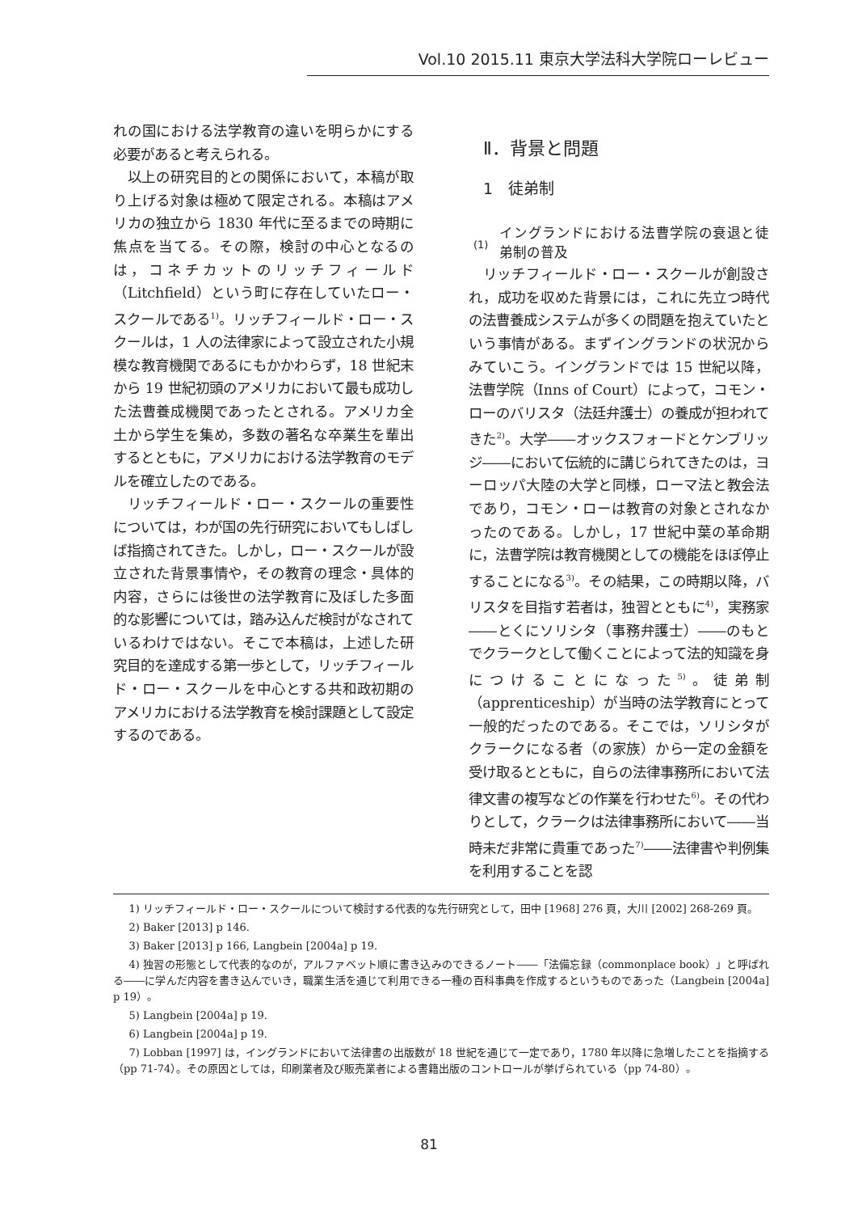Vol.10 2015.11 東京大学法科大学院ローレビュー
れの国における法学教育の違いを明らかにする必要があると考えられる。
以上の研究目的との関係において，本稿が取り上げる対象は極めて限定される。本稿はアメリカの独立から 1830 年代に至るまでの時期に焦点を当てる。その際，検討の中心となるのは，コネチカットのリッチフィールド（Litchfield）という町に存在していたロー・スクールである<sup>1)</sup>。リッチフィールド・ロー・スクールは，1 人の法律家によって設立された小規模な教育機関であるにもかかわらず，18 世紀末から 19 世紀初頭のアメリカにおいて最も成功した法曹養成機関であったとされる。アメリカ全土から学生を集め，多数の著名な卒業生を輩出するとともに，アメリカにおける法学教育のモデルを確立したのである。
リッチフィールド・ロー・スクールの重要性については，わが国の先行研究においてもしばしば指摘されてきた。しかし，ロー・スクールが設立された背景事情や，その教育の理念・具体的内容，さらには後世の法学教育に及ぼした多面的な影響については，踏み込んだ検討がなされているわけではない。そこで本稿は，上述した研究目的を達成する第一歩として，リッチフィールド・ロー・スクールを中心とする共和政初期のアメリカにおける法学教育を検討課題として設定するのである。
Ⅱ．背景と問題
1　徒弟制
(1)
イングランドにおける法曹学院の衰退と徒弟制の普及
リッチフィールド・ロー・スクールが創設され，成功を収めた背景には，これに先立つ時代の法曹養成システムが多くの問題を抱えていたという事情がある。まずイングランドの状況からみていこう。イングランドでは 15 世紀以降，法曹学院（Inns of Court）によって，コモン・ローのバリスタ（法廷弁護士）の養成が担われてきた<sup>2)</sup>。大学――オックスフォードとケンブリッジ――において伝統的に講じられてきたのは，ヨーロッパ大陸の大学と同様，ローマ法と教会法であり，コモン・ローは教育の対象とされなかったのである。しかし，17 世紀中葉の革命期に，法曹学院は教育機関としての機能をほぼ停止することになる<sup>3)</sup>。その結果，この時期以降，バリスタを目指す若者は，独習とともに<sup>4)</sup>，実務家――とくにソリシタ（事務弁護士）――のもとでクラークとして働くことによって法的知識を身につけることになった<sup>5)</sup>。徒弟制（apprenticeship）が当時の法学教育にとって一般的だったのである。そこでは，ソリシタがクラークになる者（の家族）から一定の金額を受け取るとともに，自らの法律事務所において法律文書の複写などの作業を行わせた<sup>6)</sup>。その代わりとして，クラークは法律事務所において――当時未だ非常に貴重であった<sup>7)</sup>――法律書や判例集を利用することを認
1) リッチフィールド・ロー・スクールについて検討する代表的な先行研究として，田中 [1968] 276 頁，大川 [2002] 268-269 頁。
2) Baker [2013] p 146.
3) Baker [2013] p 166, Langbein [2004a] p 19.
4) 独習の形態として代表的なのが，アルファベット順に書き込みのできるノート――「法備忘録（commonplace book）」と呼ばれる――に学んだ内容を書き込んでいき，職業生活を通じて利用できる一種の百科事典を作成するというものであった（Langbein [2004a] p 19）。
5) Langbein [2004a] p 19.
6) Langbein [2004a] p 19.
7) Lobban [1997] は，イングランドにおいて法律書の出版数が 18 世紀を通じて一定であり，1780 年以降に急増したことを指摘する（pp 71-74）。その原因としては，印刷業者及び販売業者による書籍出版のコントロールが挙げられている（pp 74-80）。
81